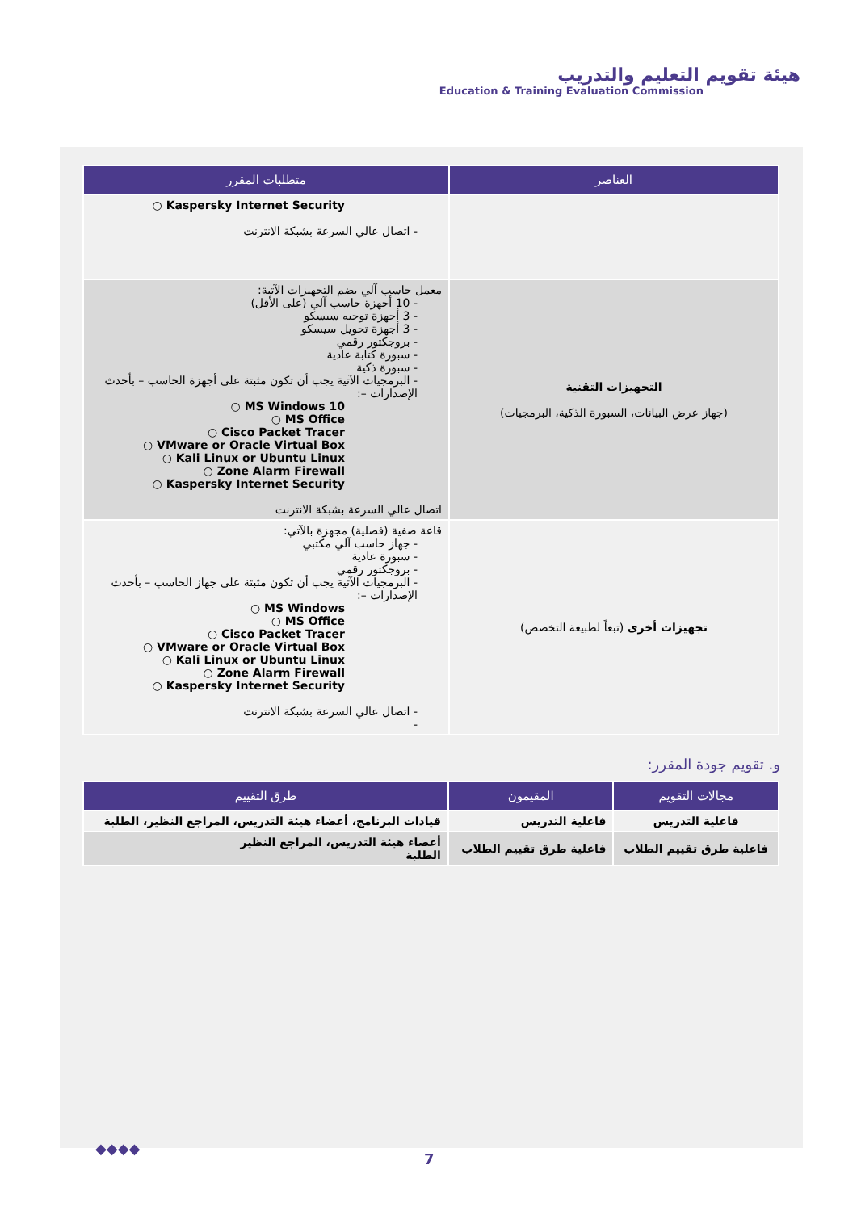هيئة تقويم التعليم والتدريب
Education & Training Evaluation Commission
| العناصر | متطلبات المقرر |
| --- | --- |
| | ○ Kaspersky Internet Security - اتصال عالي السرعة بشبكة الانترنت |
| التجهيزات التقنية (جهاز عرض البيانات، السبورة الذكية، البرمجيات) | معمل حاسب آلي يضم التجهيزات الآتية: - 10 أجهزة حاسب آلي (على الأقل) - 3 أجهزة توجيه سيسكو - 3 أجهزة تحويل سيسكو - بروجكتور رقمي - سبورة كتابة عادية - سبورة ذكية - البرمجيات الآتية يجب أن تكون مثبتة على أجهزة الحاسب – بأحدث الإصدارات –: ○ MS Windows 10 ○ MS Office ○ Cisco Packet Tracer ○ VMware or Oracle Virtual Box ○ Kali Linux or Ubuntu Linux ○ Zone Alarm Firewall ○ Kaspersky Internet Security اتصال عالي السرعة بشبكة الانترنت |
| تجهيزات أخرى (تبعاً لطبيعة التخصص) | قاعة صفية (فصلية) مجهزة بالآتي: - جهاز حاسب آلي مكتبي - سبورة عادية - بروجكتور رقمي - البرمجيات الآتية يجب أن تكون مثبتة على جهاز الحاسب – بأحدث الإصدارات –: ○ MS Windows ○ MS Office ○ Cisco Packet Tracer ○ VMware or Oracle Virtual Box ○ Kali Linux or Ubuntu Linux ○ Zone Alarm Firewall ○ Kaspersky Internet Security - اتصال عالي السرعة بشبكة الانترنت - |
و. تقويم جودة المقرر:
| مجالات التقويم | المقيمون | طرق التقييم |
| --- | --- | --- |
| فاعلية التدريس | فاعلية التدريس | قيادات البرنامج، أعضاء هيئة التدريس، المراجع النظير، الطلبة |
| فاعلية طرق تقييم الطلاب | فاعلية طرق تقييم الطلاب | أعضاء هيئة التدريس، المراجع النظير الطلبة |
◆◆◆◆
7